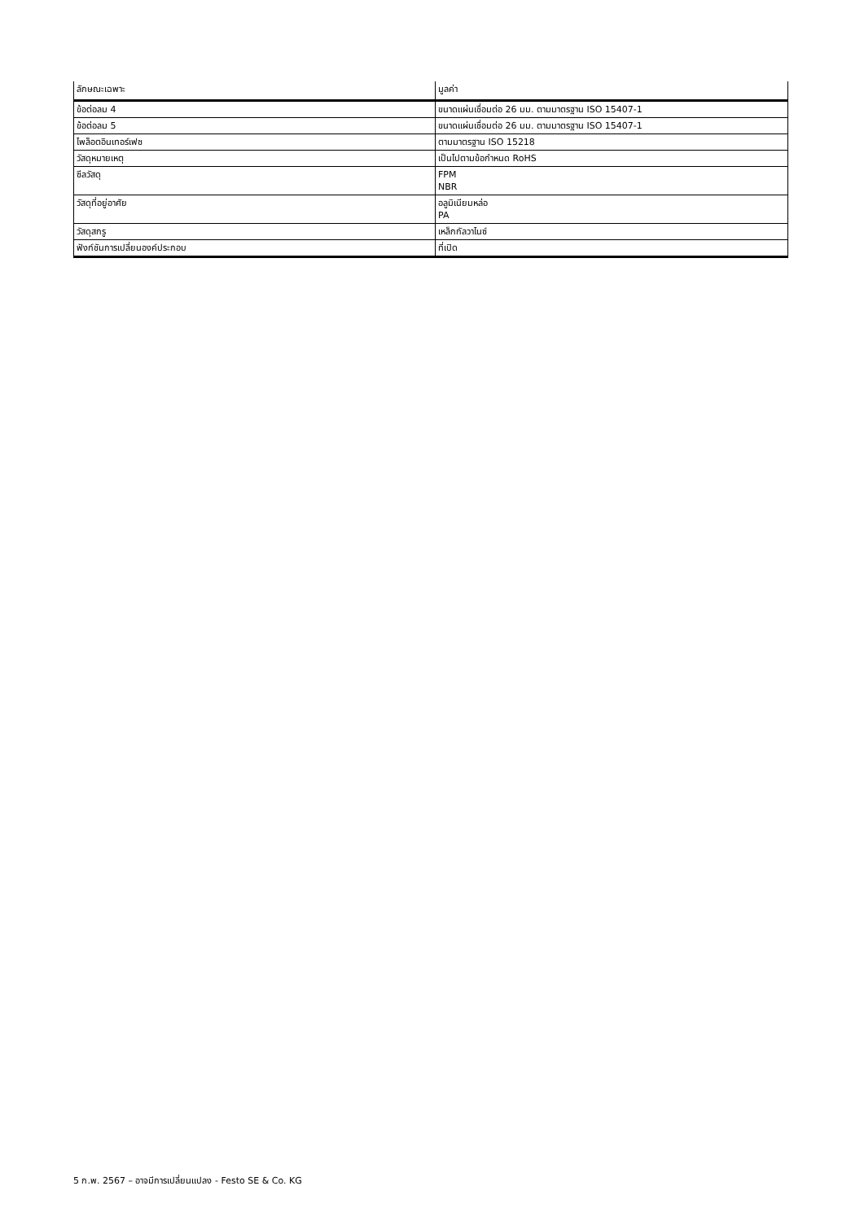| ลักษณะเฉพาะ | มูลค่า |
| --- | --- |
| ข้อต่อลม 4 | ขนาดแผ่นเชื่อมต่อ 26 มม. ตามมาตรฐาน ISO 15407-1 |
| ข้อต่อลม 5 | ขนาดแผ่นเชื่อมต่อ 26 มม. ตามมาตรฐาน ISO 15407-1 |
| ไพล็อตอินเทอร์เฟซ | ตามมาตรฐาน ISO 15218 |
| วัสดุหมายเหตุ | เป็นไปตามข้อกำหนด RoHS |
| ซีลวัสดุ | FPM NBR |
| วัสดุที่อยู่อาศัย | อลูมิเนียมหล่อ PA |
| วัสดุสกรู | เหล็กกัลวาไนซ์ |
| ฟังก์ชันการเปลี่ยนองค์ประกอบ | ที่เปิด |
5 ก.พ. 2567 – อาจมีการเปลี่ยนแปลง - Festo SE & Co. KG